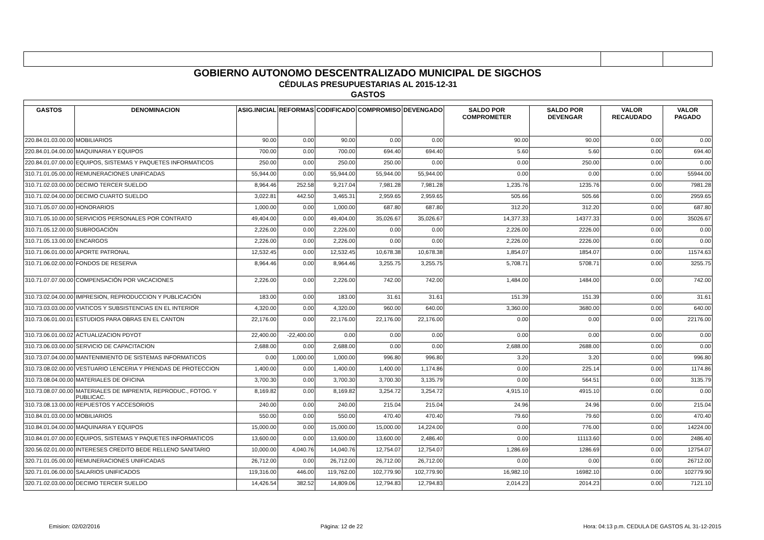| GOBIERNO AUTONOMO DESCENTRALIZADO MUNICIPAL DE SIGCHOS | | | | | | | | | | |
| CÉDULAS PRESUPUESTARIAS AL 2015-12-31 | | | | | | | | | | |
| GASTOS | | | | | | | | | | |
| GASTOS | DENOMINACION | ASIG.INICIAL | REFORMAS | CODIFICADO | COMPROMISO | DEVENGADO | SALDO POR COMPROMETER | SALDO POR DEVENGAR | VALOR RECAUDADO | VALOR PAGADO |
| 220.84.01.03.00.00 | MOBILIARIOS | 90.00 | 0.00 | 90.00 | 0.00 | 0.00 | 90.00 | 90.00 | 0.00 | 0.00 |
| 220.84.01.04.00.00 | MAQUINARIA Y EQUIPOS | 700.00 | 0.00 | 700.00 | 694.40 | 694.40 | 5.60 | 5.60 | 0.00 | 694.40 |
| 220.84.01.07.00.00 | EQUIPOS, SISTEMAS Y PAQUETES INFORMATICOS | 250.00 | 0.00 | 250.00 | 250.00 | 0.00 | 0.00 | 250.00 | 0.00 | 0.00 |
| 310.71.01.05.00.00 | REMUNERACIONES UNIFICADAS | 55,944.00 | 0.00 | 55,944.00 | 55,944.00 | 55,944.00 | 0.00 | 0.00 | 0.00 | 55944.00 |
| 310.71.02.03.00.00 | DECIMO TERCER SUELDO | 8,964.46 | 252.58 | 9,217.04 | 7,981.28 | 7,981.28 | 1,235.76 | 1235.76 | 0.00 | 7981.28 |
| 310.71.02.04.00.00 | DECIMO CUARTO SUELDO | 3,022.81 | 442.50 | 3,465.31 | 2,959.65 | 2,959.65 | 505.66 | 505.66 | 0.00 | 2959.65 |
| 310.71.05.07.00.00 | HONORARIOS | 1,000.00 | 0.00 | 1,000.00 | 687.80 | 687.80 | 312.20 | 312.20 | 0.00 | 687.80 |
| 310.71.05.10.00.00 | SERVICIOS PERSONALES POR CONTRATO | 49,404.00 | 0.00 | 49,404.00 | 35,026.67 | 35,026.67 | 14,377.33 | 14377.33 | 0.00 | 35026.67 |
| 310.71.05.12.00.00 | SUBROGACIÓN | 2,226.00 | 0.00 | 2,226.00 | 0.00 | 0.00 | 2,226.00 | 2226.00 | 0.00 | 0.00 |
| 310.71.05.13.00.00 | ENCARGOS | 2,226.00 | 0.00 | 2,226.00 | 0.00 | 0.00 | 2,226.00 | 2226.00 | 0.00 | 0.00 |
| 310.71.06.01.00.00 | APORTE PATRONAL | 12,532.45 | 0.00 | 12,532.45 | 10,678.38 | 10,678.38 | 1,854.07 | 1854.07 | 0.00 | 11574.63 |
| 310.71.06.02.00.00 | FONDOS DE RESERVA | 8,964.46 | 0.00 | 8,964.46 | 3,255.75 | 3,255.75 | 5,708.71 | 5708.71 | 0.00 | 3255.75 |
| 310.71.07.07.00.00 | COMPENSACIÓN POR VACACIONES | 2,226.00 | 0.00 | 2,226.00 | 742.00 | 742.00 | 1,484.00 | 1484.00 | 0.00 | 742.00 |
| 310.73.02.04.00.00 | IMPRESION, REPRODUCCION Y PUBLICACIÓN | 183.00 | 0.00 | 183.00 | 31.61 | 31.61 | 151.39 | 151.39 | 0.00 | 31.61 |
| 310.73.03.03.00.00 | VIATICOS Y SUBSISTENCIAS EN EL INTERIOR | 4,320.00 | 0.00 | 4,320.00 | 960.00 | 640.00 | 3,360.00 | 3680.00 | 0.00 | 640.00 |
| 310.73.06.01.00.01 | ESTUDIOS PARA OBRAS EN EL CANTON | 22,176.00 | 0.00 | 22,176.00 | 22,176.00 | 22,176.00 | 0.00 | 0.00 | 0.00 | 22176.00 |
| 310.73.06.01.00.02 | ACTUALIZACION PDYOT | 22,400.00 | -22,400.00 | 0.00 | 0.00 | 0.00 | 0.00 | 0.00 | 0.00 | 0.00 |
| 310.73.06.03.00.00 | SERVICIO DE CAPACITACION | 2,688.00 | 0.00 | 2,688.00 | 0.00 | 0.00 | 2,688.00 | 2688.00 | 0.00 | 0.00 |
| 310.73.07.04.00.00 | MANTENIMIENTO DE SISTEMAS INFORMATICOS | 0.00 | 1,000.00 | 1,000.00 | 996.80 | 996.80 | 3.20 | 3.20 | 0.00 | 996.80 |
| 310.73.08.02.00.00 | VESTUARIO LENCERIA Y PRENDAS DE PROTECCION | 1,400.00 | 0.00 | 1,400.00 | 1,400.00 | 1,174.86 | 0.00 | 225.14 | 0.00 | 1174.86 |
| 310.73.08.04.00.00 | MATERIALES DE OFICINA | 3,700.30 | 0.00 | 3,700.30 | 3,700.30 | 3,135.79 | 0.00 | 564.51 | 0.00 | 3135.79 |
| 310.73.08.07.00.00 | MATERIALES DE IMPRENTA, REPRODUC., FOTOG. Y PUBLICAC. | 8,169.82 | 0.00 | 8,169.82 | 3,254.72 | 3,254.72 | 4,915.10 | 4915.10 | 0.00 | 0.00 |
| 310.73.08.13.00.00 | REPUESTOS Y ACCESORIOS | 240.00 | 0.00 | 240.00 | 215.04 | 215.04 | 24.96 | 24.96 | 0.00 | 215.04 |
| 310.84.01.03.00.00 | MOBILIARIOS | 550.00 | 0.00 | 550.00 | 470.40 | 470.40 | 79.60 | 79.60 | 0.00 | 470.40 |
| 310.84.01.04.00.00 | MAQUINARIA Y EQUIPOS | 15,000.00 | 0.00 | 15,000.00 | 15,000.00 | 14,224.00 | 0.00 | 776.00 | 0.00 | 14224.00 |
| 310.84.01.07.00.00 | EQUIPOS, SISTEMAS Y PAQUETES INFORMATICOS | 13,600.00 | 0.00 | 13,600.00 | 13,600.00 | 2,486.40 | 0.00 | 11113.60 | 0.00 | 2486.40 |
| 320.56.02.01.00.00 | INTERESES CREDITO BEDE RELLENO SANITARIO | 10,000.00 | 4,040.76 | 14,040.76 | 12,754.07 | 12,754.07 | 1,286.69 | 1286.69 | 0.00 | 12754.07 |
| 320.71.01.05.00.00 | REMUNERACIONES UNIFICADAS | 26,712.00 | 0.00 | 26,712.00 | 26,712.00 | 26,712.00 | 0.00 | 0.00 | 0.00 | 26712.00 |
| 320.71.01.06.00.00 | SALARIOS UNIFICADOS | 119,316.00 | 446.00 | 119,762.00 | 102,779.90 | 102,779.90 | 16,982.10 | 16982.10 | 0.00 | 102779.90 |
| 320.71.02.03.00.00 | DECIMO TERCER SUELDO | 14,426.54 | 382.52 | 14,809.06 | 12,794.83 | 12,794.83 | 2,014.23 | 2014.23 | 0.00 | 7121.10 |
Emision: 02/02/2016 Página: 12 de 22 Hora: 04:13 p.m. CEDULA DE GASTOS AL 31-12-2015